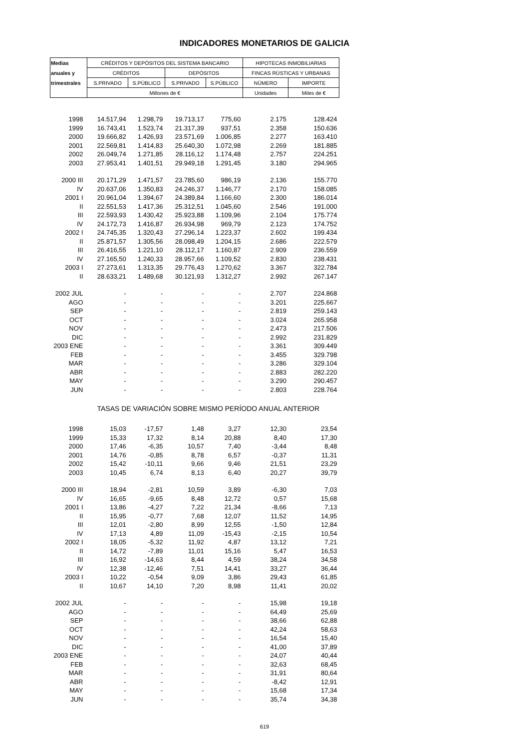INDICADORES MONETARIOS DE GALICIA
| Medias | CRÉDITOS Y DEPÓSITOS DEL SISTEMA BANCARIO | | | | HIPOTECAS INMOBILIARIAS | |
| --- | --- | --- | --- | --- | --- | --- |
| anuales y | CRÉDITOS | | DEPÓSITOS | | FINCAS RÚSTICAS Y URBANAS | |
| trimestrales | S.PRIVADO | S.PÚBLICO | S.PRIVADO | S.PÚBLICO | NÚMERO | IMPORTE |
| | Millones de € | | | | Unidades | Miles de € |
| 1998 | 14.517,94 | 1.298,79 | 19.713,17 | 775,60 | 2.175 | 128.424 |
| 1999 | 16.743,41 | 1.523,74 | 21.317,39 | 937,51 | 2.358 | 150.636 |
| 2000 | 19.666,82 | 1.426,93 | 23.571,69 | 1.006,85 | 2.277 | 163.410 |
| 2001 | 22.569,81 | 1.414,83 | 25.640,30 | 1.072,98 | 2.269 | 181.885 |
| 2002 | 26.049,74 | 1.271,85 | 28.116,12 | 1.174,48 | 2.757 | 224.251 |
| 2003 | 27.953,41 | 1.401,51 | 29.949,18 | 1.291,45 | 3.180 | 294.965 |
| 2000 III | 20.171,29 | 1.471,57 | 23.785,60 | 986,19 | 2.136 | 155.770 |
| IV | 20.637,06 | 1.350,83 | 24.246,37 | 1.146,77 | 2.170 | 158.085 |
| 2001 I | 20.961,04 | 1.394,67 | 24.389,84 | 1.166,60 | 2.300 | 186.014 |
| II | 22.551,53 | 1.417,36 | 25.312,51 | 1.045,60 | 2.546 | 191.000 |
| III | 22.593,93 | 1.430,42 | 25.923,88 | 1.109,96 | 2.104 | 175.774 |
| IV | 24.172,73 | 1.416,87 | 26.934,98 | 969,79 | 2.123 | 174.752 |
| 2002 I | 24.745,35 | 1.320,43 | 27.296,14 | 1.223,37 | 2.602 | 199.434 |
| II | 25.871,57 | 1.305,56 | 28.098,49 | 1.204,15 | 2.686 | 222.579 |
| III | 26.416,55 | 1.221,10 | 28.112,17 | 1.160,87 | 2.909 | 236.559 |
| IV | 27.165,50 | 1.240,33 | 28.957,66 | 1.109,52 | 2.830 | 238.431 |
| 2003 I | 27.273,61 | 1.313,35 | 29.776,43 | 1.270,62 | 3.367 | 322.784 |
| II | 28.633,21 | 1.489,68 | 30.121,93 | 1.312,27 | 2.992 | 267.147 |
| 2002 JUL | - | - | - | - | 2.707 | 224.868 |
| AGO | - | - | - | - | 3.201 | 225.667 |
| SEP | - | - | - | - | 2.819 | 259.143 |
| OCT | - | - | - | - | 3.024 | 265.958 |
| NOV | - | - | - | - | 2.473 | 217.506 |
| DIC | - | - | - | - | 2.992 | 231.829 |
| 2003 ENE | - | - | - | - | 3.361 | 309.449 |
| FEB | - | - | - | - | 3.455 | 329.798 |
| MAR | - | - | - | - | 3.286 | 329.104 |
| ABR | - | - | - | - | 2.883 | 282.220 |
| MAY | - | - | - | - | 3.290 | 290.457 |
| JUN | - | - | - | - | 2.803 | 228.764 |
| | TASAS DE VARIACIÓN SOBRE MISMO PERÍODO ANUAL ANTERIOR | | | | | |
| 1998 | 15,03 | -17,57 | 1,48 | 3,27 | 12,30 | 23,54 |
| 1999 | 15,33 | 17,32 | 8,14 | 20,88 | 8,40 | 17,30 |
| 2000 | 17,46 | -6,35 | 10,57 | 7,40 | -3,44 | 8,48 |
| 2001 | 14,76 | -0,85 | 8,78 | 6,57 | -0,37 | 11,31 |
| 2002 | 15,42 | -10,11 | 9,66 | 9,46 | 21,51 | 23,29 |
| 2003 | 10,45 | 6,74 | 8,13 | 6,40 | 20,27 | 39,79 |
| 2000 III | 18,94 | -2,81 | 10,59 | 3,89 | -6,30 | 7,03 |
| IV | 16,65 | -9,65 | 8,48 | 12,72 | 0,57 | 15,68 |
| 2001 I | 13,86 | -4,27 | 7,22 | 21,34 | -8,66 | 7,13 |
| II | 15,95 | -0,77 | 7,68 | 12,07 | 11,52 | 14,95 |
| III | 12,01 | -2,80 | 8,99 | 12,55 | -1,50 | 12,84 |
| IV | 17,13 | 4,89 | 11,09 | -15,43 | -2,15 | 10,54 |
| 2002 I | 18,05 | -5,32 | 11,92 | 4,87 | 13,12 | 7,21 |
| II | 14,72 | -7,89 | 11,01 | 15,16 | 5,47 | 16,53 |
| III | 16,92 | -14,63 | 8,44 | 4,59 | 38,24 | 34,58 |
| IV | 12,38 | -12,46 | 7,51 | 14,41 | 33,27 | 36,44 |
| 2003 I | 10,22 | -0,54 | 9,09 | 3,86 | 29,43 | 61,85 |
| II | 10,67 | 14,10 | 7,20 | 8,98 | 11,41 | 20,02 |
| 2002 JUL | - | - | - | - | 15,98 | 19,18 |
| AGO | - | - | - | - | 64,49 | 25,69 |
| SEP | - | - | - | - | 38,66 | 62,88 |
| OCT | - | - | - | - | 42,24 | 58,63 |
| NOV | - | - | - | - | 16,54 | 15,40 |
| DIC | - | - | - | - | 41,00 | 37,89 |
| 2003 ENE | - | - | - | - | 24,07 | 40,44 |
| FEB | - | - | - | - | 32,63 | 68,45 |
| MAR | - | - | - | - | 31,91 | 80,64 |
| ABR | - | - | - | - | -8,42 | 12,91 |
| MAY | - | - | - | - | 15,68 | 17,34 |
| JUN | - | - | - | - | 35,74 | 34,38 |
619